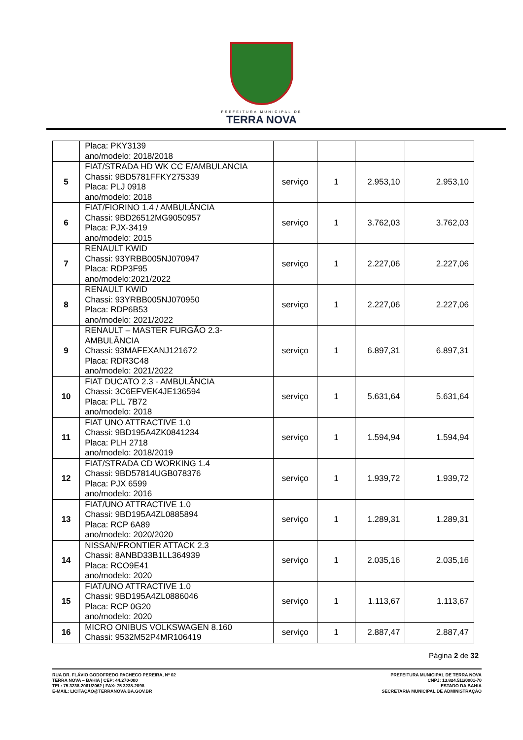PREFEITURA MUNICIPAL DE
TERRA NOVA
| | Placa: PKY3139 ano/modelo: 2018/2018 | | | | |
| 5 | FIAT/STRADA HD WK CC E/AMBULANCIA Chassi: 9BD5781FFKY275339 Placa: PLJ 0918 ano/modelo: 2018 | serviço | 1 | 2.953,10 | 2.953,10 |
| 6 | FIAT/FIORINO 1.4 / AMBULÂNCIA Chassi: 9BD26512MG9050957 Placa: PJX-3419 ano/modelo: 2015 | serviço | 1 | 3.762,03 | 3.762,03 |
| 7 | RENAULT KWID Chassi: 93YRBB005NJ070947 Placa: RDP3F95 ano/modelo:2021/2022 | serviço | 1 | 2.227,06 | 2.227,06 |
| 8 | RENAULT KWID Chassi: 93YRBB005NJ070950 Placa: RDP6B53 ano/modelo: 2021/2022 | serviço | 1 | 2.227,06 | 2.227,06 |
| 9 | RENAULT – MASTER FURGÃO 2.3-AMBULÂNCIA Chassi: 93MAFEXANJ121672 Placa: RDR3C48 ano/modelo: 2021/2022 | serviço | 1 | 6.897,31 | 6.897,31 |
| 10 | FIAT DUCATO 2.3 - AMBULÂNCIA Chassi: 3C6EFVEK4JE136594 Placa: PLL 7B72 ano/modelo: 2018 | serviço | 1 | 5.631,64 | 5.631,64 |
| 11 | FIAT UNO ATTRACTIVE 1.0 Chassi: 9BD195A4ZK0841234 Placa: PLH 2718 ano/modelo: 2018/2019 | serviço | 1 | 1.594,94 | 1.594,94 |
| 12 | FIAT/STRADA CD WORKING 1.4 Chassi: 9BD57814UGB078376 Placa: PJX 6599 ano/modelo: 2016 | serviço | 1 | 1.939,72 | 1.939,72 |
| 13 | FIAT/UNO ATTRACTIVE 1.0 Chassi: 9BD195A4ZL0885894 Placa: RCP 6A89 ano/modelo: 2020/2020 | serviço | 1 | 1.289,31 | 1.289,31 |
| 14 | NISSAN/FRONTIER ATTACK 2.3 Chassi: 8ANBD33B1LL364939 Placa: RCO9E41 ano/modelo: 2020 | serviço | 1 | 2.035,16 | 2.035,16 |
| 15 | FIAT/UNO ATTRACTIVE 1.0 Chassi: 9BD195A4ZL0886046 Placa: RCP 0G20 ano/modelo: 2020 | serviço | 1 | 1.113,67 | 1.113,67 |
| 16 | MICRO ONIBUS VOLKSWAGEN 8.160 Chassi: 9532M52P4MR106419 | serviço | 1 | 2.887,47 | 2.887,47 |
Página 2 de 32
RUA DR. FLÁVIO GODOFREDO PACHECO PEREIRA, Nº 02
TERRA NOVA – BAHIA | CEP: 44.270-000
TEL: 75 3238-2061/2062 | FAX: 75 3238-2098
E-MAIL: LICITAÇÃO@TERRANOVA.BA.GOV.BR
PREFEITURA MUNICIPAL DE TERRA NOVA
CNPJ: 13.824.511/0001-70
ESTADO DA BAHIA
SECRETARIA MUNICIPAL DE ADMINISTRAÇÃO